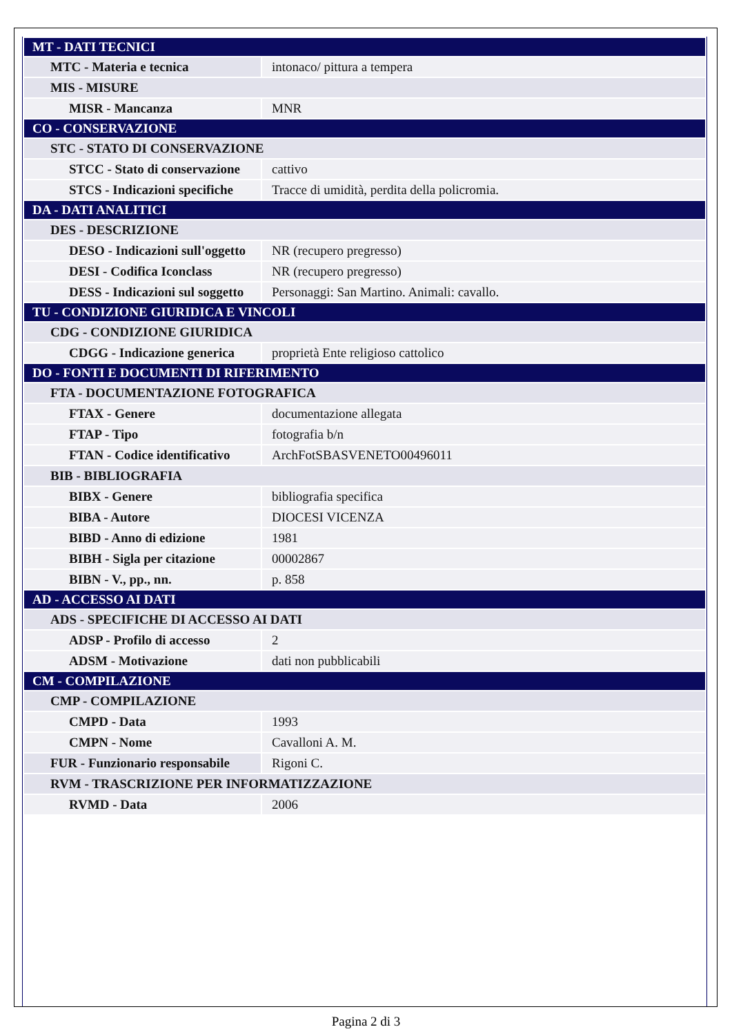| MT - DATI TECNICI | |
| MTC - Materia e tecnica | intonaco/ pittura a tempera |
| MIS - MISURE | |
| MISR - Mancanza | MNR |
| CO - CONSERVAZIONE | |
| STC - STATO DI CONSERVAZIONE | |
| STCC - Stato di conservazione | cattivo |
| STCS - Indicazioni specifiche | Tracce di umidità, perdita della policromia. |
| DA - DATI ANALITICI | |
| DES - DESCRIZIONE | |
| DESO - Indicazioni sull'oggetto | NR (recupero pregresso) |
| DESI - Codifica Iconclass | NR (recupero pregresso) |
| DESS - Indicazioni sul soggetto | Personaggi: San Martino. Animali: cavallo. |
| TU - CONDIZIONE GIURIDICA E VINCOLI | |
| CDG - CONDIZIONE GIURIDICA | |
| CDGG - Indicazione generica | proprietà Ente religioso cattolico |
| DO - FONTI E DOCUMENTI DI RIFERIMENTO | |
| FTA - DOCUMENTAZIONE FOTOGRAFICA | |
| FTAX - Genere | documentazione allegata |
| FTAP - Tipo | fotografia b/n |
| FTAN - Codice identificativo | ArchFotSBASVENETO00496011 |
| BIB - BIBLIOGRAFIA | |
| BIBX - Genere | bibliografia specifica |
| BIBA - Autore | DIOCESI VICENZA |
| BIBD - Anno di edizione | 1981 |
| BIBH - Sigla per citazione | 00002867 |
| BIBN - V., pp., nn. | p. 858 |
| AD - ACCESSO AI DATI | |
| ADS - SPECIFICHE DI ACCESSO AI DATI | |
| ADSP - Profilo di accesso | 2 |
| ADSM - Motivazione | dati non pubblicabili |
| CM - COMPILAZIONE | |
| CMP - COMPILAZIONE | |
| CMPD - Data | 1993 |
| CMPN - Nome | Cavalloni A. M. |
| FUR - Funzionario responsabile | Rigoni C. |
| RVM - TRASCRIZIONE PER INFORMATIZZAZIONE | |
| RVMD - Data | 2006 |
Pagina 2 di 3